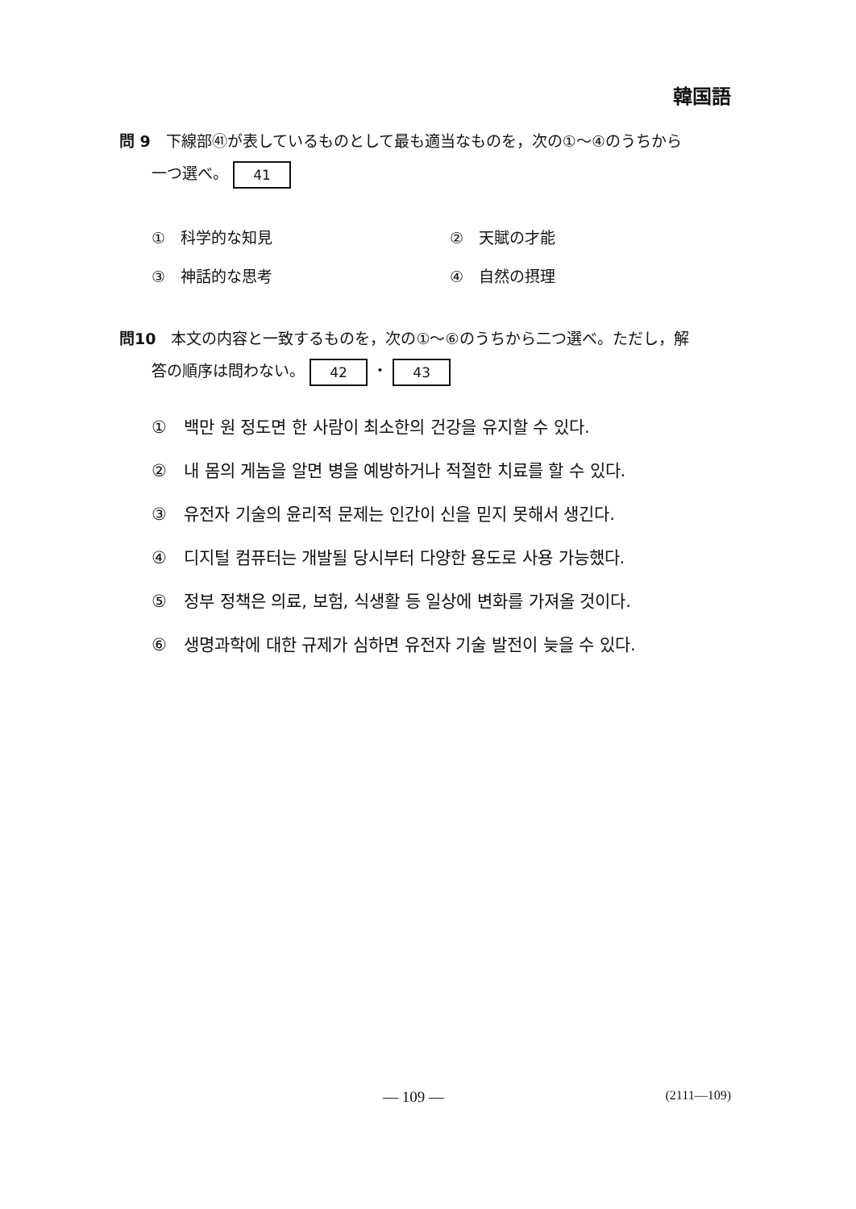韓国語
問 9　下線部㊶が表しているものとして最も適当なものを，次の①～④のうちから
一つ選べ。 41
①　科学的な知見
②　天賦の才能
③　神話的な思考
④　自然の摂理
問10　本文の内容と一致するものを，次の①～⑥のうちから二つ選べ。ただし，解
答の順序は問わない。 42 ・ 43
①　백만 원 정도면 한 사람이 최소한의 건강을 유지할 수 있다.
②　내 몸의 게놈을 알면 병을 예방하거나 적절한 치료를 할 수 있다.
③　유전자 기술의 윤리적 문제는 인간이 신을 믿지 못해서 생긴다.
④　디지털 컴퓨터는 개발될 당시부터 다양한 용도로 사용 가능했다.
⑤　정부 정책은 의료, 보험, 식생활 등 일상에 변화를 가져올 것이다.
⑥　생명과학에 대한 규제가 심하면 유전자 기술 발전이 늦을 수 있다.
— 109 — (2111—109)